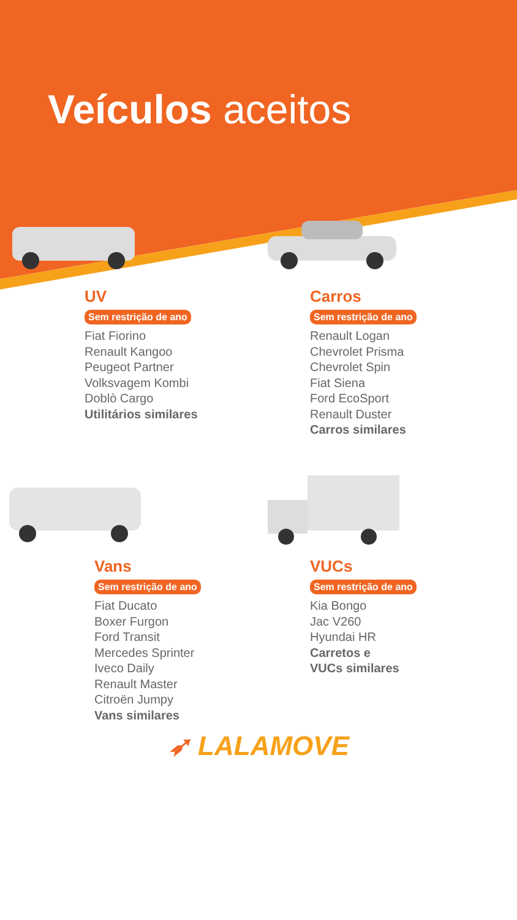Veículos aceitos
UV
Sem restrição de ano
Fiat Fiorino
Renault Kangoo
Peugeot Partner
Volksvagem Kombi
Doblò Cargo
Utilitários similares
Carros
Sem restrição de ano
Renault Logan
Chevrolet Prisma
Chevrolet Spin
Fiat Siena
Ford EcoSport
Renault Duster
Carros similares
Vans
Sem restrição de ano
Fiat Ducato
Boxer Furgon
Ford Transit
Mercedes Sprinter
Iveco Daily
Renault Master
Citroën Jumpy
Vans similares
VUCs
Sem restrição de ano
Kia Bongo
Jac V260
Hyundai HR
Carretos e
VUCs similares
➶ LALAMOVE